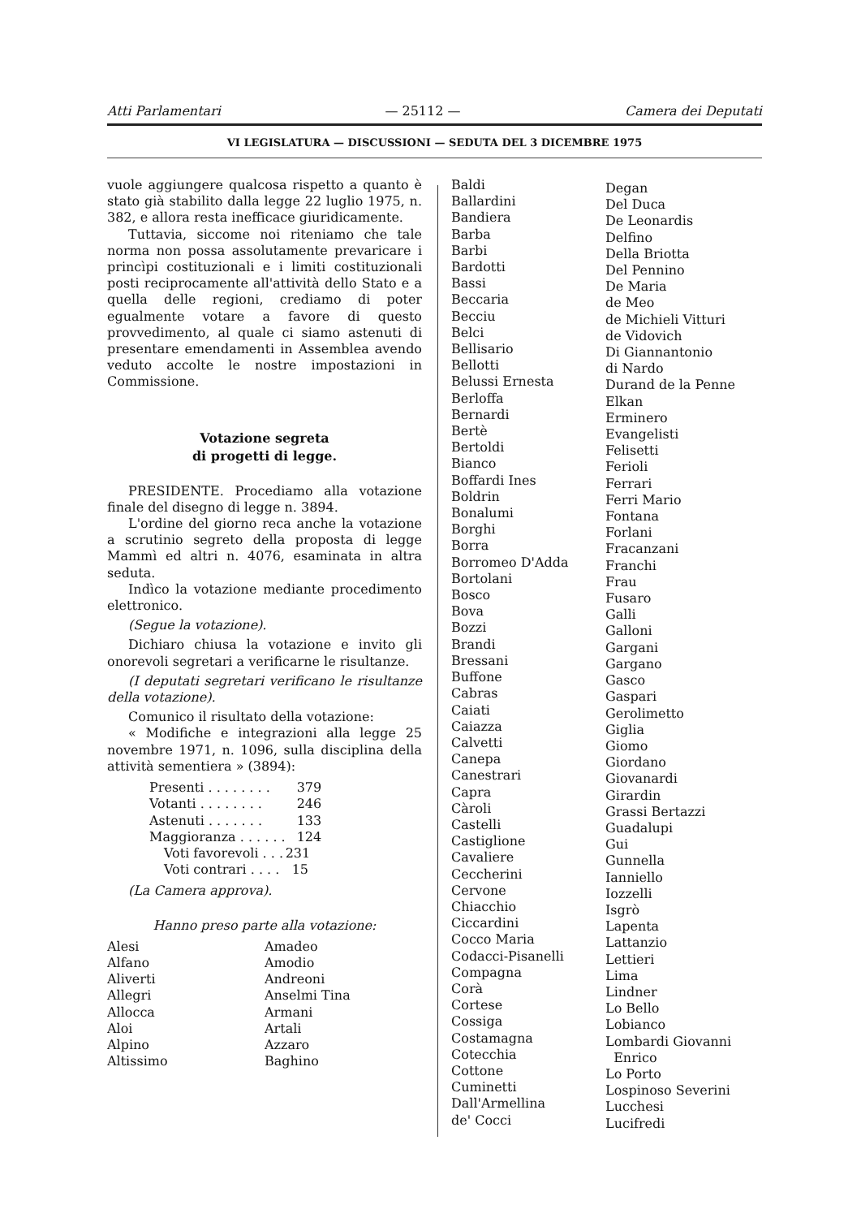Atti Parlamentari — 25112 — Camera dei Deputati
VI LEGISLATURA — DISCUSSIONI — SEDUTA DEL 3 DICEMBRE 1975
vuole aggiungere qualcosa rispetto a quanto è stato già stabilito dalla legge 22 luglio 1975, n. 382, e allora resta inefficace giuridicamente.
Tuttavia, siccome noi riteniamo che tale norma non possa assolutamente prevaricare i princìpi costituzionali e i limiti costituzionali posti reciprocamente all'attività dello Stato e a quella delle regioni, crediamo di poter egualmente votare a favore di questo provvedimento, al quale ci siamo astenuti di presentare emendamenti in Assemblea avendo veduto accolte le nostre impostazioni in Commissione.
Votazione segreta
di progetti di legge.
PRESIDENTE. Procediamo alla votazione finale del disegno di legge n. 3894.
L'ordine del giorno reca anche la votazione a scrutinio segreto della proposta di legge Mammì ed altri n. 4076, esaminata in altra seduta.
Indìco la votazione mediante procedimento elettronico.
(Segue la votazione).
Dichiaro chiusa la votazione e invito gli onorevoli segretari a verificarne le risultanze.
(I deputati segretari verificano le risultanze della votazione).
Comunico il risultato della votazione:
« Modifiche e integrazioni alla legge 25 novembre 1971, n. 1096, sulla disciplina della attività sementiera » (3894):
| Presenti . . . . . . . . | 379 |
| Votanti . . . . . . . . | 246 |
| Astenuti . . . . . . . | 133 |
| Maggioranza . . . . . . | 124 |
| Voti favorevoli . . . | 231 |
| Voti contrari . . . . | 15 |
(La Camera approva).
Hanno preso parte alla votazione:
Alesi
Alfano
Aliverti
Allegri
Allocca
Aloi
Alpino
Altissimo
Amadeo
Amodio
Andreoni
Anselmi Tina
Armani
Artali
Azzaro
Baghino
Baldi
Ballardini
Bandiera
Barba
Barbi
Bardotti
Bassi
Beccaria
Becciu
Belci
Bellisario
Bellotti
Belussi Ernesta
Berloffa
Bernardi
Bertè
Bertoldi
Bianco
Boffardi Ines
Boldrin
Bonalumi
Borghi
Borra
Borromeo D'Adda
Bortolani
Bosco
Bova
Bozzi
Brandi
Bressani
Buffone
Cabras
Caiati
Caiazza
Calvetti
Canepa
Canestrari
Capra
Càroli
Castelli
Castiglione
Cavaliere
Ceccherini
Cervone
Chiacchio
Ciccardini
Cocco Maria
Codacci-Pisanelli
Compagna
Corà
Cortese
Cossiga
Costamagna
Cotecchia
Cottone
Cuminetti
Dall'Armellina
de' Cocci
Degan
Del Duca
De Leonardis
Delfino
Della Briotta
Del Pennino
De Maria
de Meo
de Michieli Vitturi
de Vidovich
Di Giannantonio
di Nardo
Durand de la Penne
Elkan
Erminero
Evangelisti
Felisetti
Ferioli
Ferrari
Ferri Mario
Fontana
Forlani
Fracanzani
Franchi
Frau
Fusaro
Galli
Galloni
Gargani
Gargano
Gasco
Gaspari
Gerolimetto
Giglia
Giomo
Giordano
Giovanardi
Girardin
Grassi Bertazzi
Guadalupi
Gui
Gunnella
Ianniello
Iozzelli
Isgrò
Lapenta
Lattanzio
Lettieri
Lima
Lindner
Lo Bello
Lobianco
Lombardi Giovanni
Enrico
Lo Porto
Lospinoso Severini
Lucchesi
Lucifredi